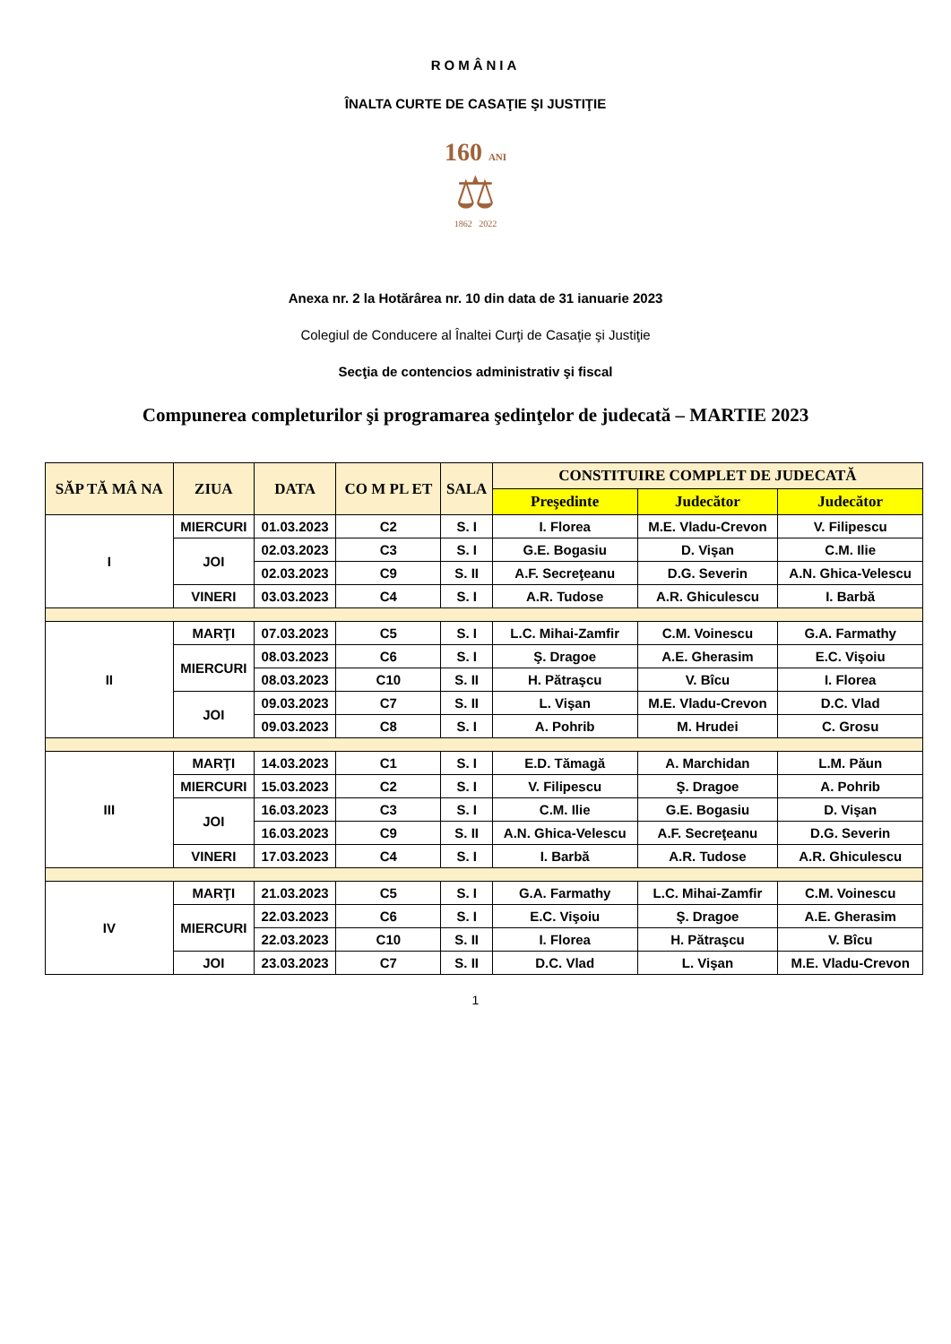ROMÂNIA
ÎNALTA CURTE DE CASAŢIE ŞI JUSTIŢIE
160 ANI
⚖
1862 2022
Anexa nr. 2 la Hotărârea nr. 10 din data de 31 ianuarie 2023
Colegiul de Conducere al Înaltei Curţi de Casaţie şi Justiţie
Secţia de contencios administrativ şi fiscal
Compunerea completurilor şi programarea şedinţelor de judecată – MARTIE 2023
| SĂP TĂ MÂ NA | ZIUA | DATA | CO M PL ET | SALA | CONSTITUIRE COMPLET DE JUDECATĂ | | |
| --- | --- | --- | --- | --- | --- | --- | --- |
| | | | | | Preşedinte | Judecător | Judecător |
| I | MIERCURI | 01.03.2023 | C2 | S. I | I. Florea | M.E. Vladu-Crevon | V. Filipescu |
| | JOI | 02.03.2023 | C3 | S. I | G.E. Bogasiu | D. Vişan | C.M. Ilie |
| | | 02.03.2023 | C9 | S. II | A.F. Secreţeanu | D.G. Severin | A.N. Ghica-Velescu |
| | VINERI | 03.03.2023 | C4 | S. I | A.R. Tudose | A.R. Ghiculescu | I. Barbă |
| II | MARŢI | 07.03.2023 | C5 | S. I | L.C. Mihai-Zamfir | C.M. Voinescu | G.A. Farmathy |
| | MIERCURI | 08.03.2023 | C6 | S. I | Ş. Dragoe | A.E. Gherasim | E.C. Vişoiu |
| | | 08.03.2023 | C10 | S. II | H. Pătraşcu | V. Bîcu | I. Florea |
| | JOI | 09.03.2023 | C7 | S. II | L. Vişan | M.E. Vladu-Crevon | D.C. Vlad |
| | | 09.03.2023 | C8 | S. I | A. Pohrib | M. Hrudei | C. Grosu |
| III | MARŢI | 14.03.2023 | C1 | S. I | E.D. Tămagă | A. Marchidan | L.M. Păun |
| | MIERCURI | 15.03.2023 | C2 | S. I | V. Filipescu | Ş. Dragoe | A. Pohrib |
| | JOI | 16.03.2023 | C3 | S. I | C.M. Ilie | G.E. Bogasiu | D. Vişan |
| | | 16.03.2023 | C9 | S. II | A.N. Ghica-Velescu | A.F. Secreţeanu | D.G. Severin |
| | VINERI | 17.03.2023 | C4 | S. I | I. Barbă | A.R. Tudose | A.R. Ghiculescu |
| IV | MARŢI | 21.03.2023 | C5 | S. I | G.A. Farmathy | L.C. Mihai-Zamfir | C.M. Voinescu |
| | MIERCURI | 22.03.2023 | C6 | S. I | E.C. Vişoiu | Ş. Dragoe | A.E. Gherasim |
| | | 22.03.2023 | C10 | S. II | I. Florea | H. Pătraşcu | V. Bîcu |
| | JOI | 23.03.2023 | C7 | S. II | D.C. Vlad | L. Vişan | M.E. Vladu-Crevon |
1